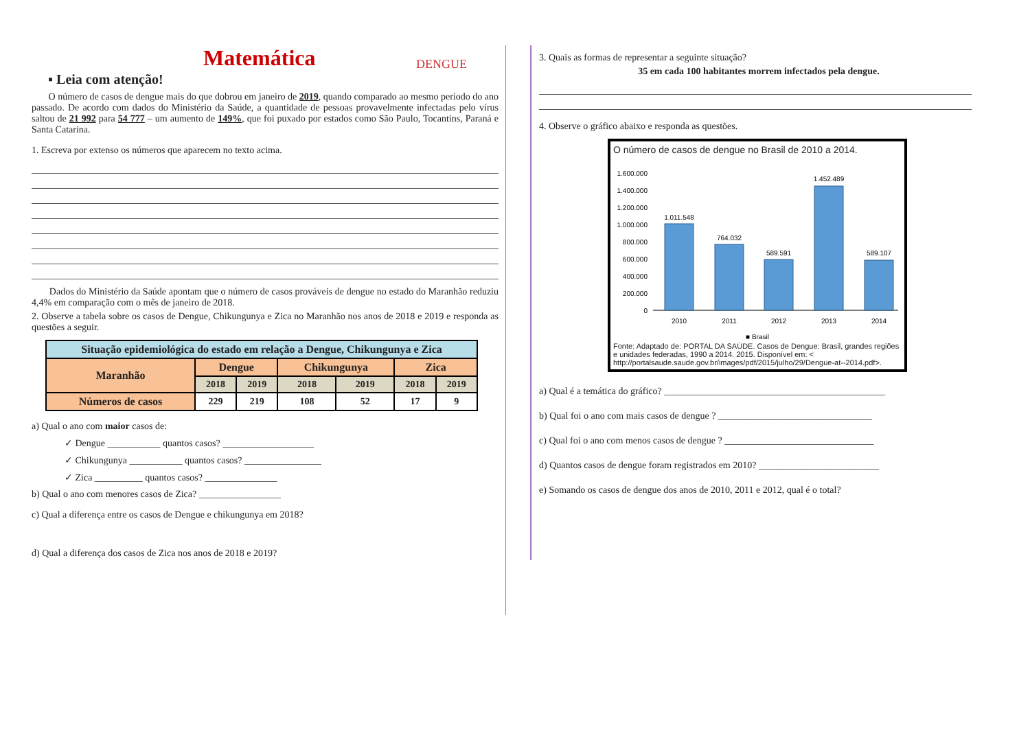Matemática
DENGUE
▪ Leia com atenção!
O número de casos de dengue mais do que dobrou em janeiro de 2019, quando comparado ao mesmo período do ano passado. De acordo com dados do Ministério da Saúde, a quantidade de pessoas provavelmente infectadas pelo vírus saltou de 21 992 para 54 777 – um aumento de 149%, que foi puxado por estados como São Paulo, Tocantins, Paraná e Santa Catarina.
1. Escreva por extenso os números que aparecem no texto acima.
Dados do Ministério da Saúde apontam que o número de casos prováveis de dengue no estado do Maranhão reduziu 4,4% em comparação com o mês de janeiro de 2018.
2. Observe a tabela sobre os casos de Dengue, Chikungunya e Zica no Maranhão nos anos de 2018 e 2019 e responda as questões a seguir.
| Situação epidemiológica do estado em relação a Dengue, Chikungunya e Zica | | | | | | |
| --- | --- | --- | --- | --- | --- | --- |
| Maranhão | Dengue | | Chikungunya | | Zica | |
| | 2018 | 2019 | 2018 | 2019 | 2018 | 2019 |
| Números de casos | 229 | 219 | 108 | 52 | 17 | 9 |
a) Qual o ano com maior casos de:
✓ Dengue ___________ quantos casos? ___________________
✓ Chikungunya ___________ quantos casos? ________________
✓ Zica __________ quantos casos? _______________
b) Qual o ano com menores casos de Zica? _________________
c) Qual a diferença entre os casos de Dengue e chikungunya em 2018?
d) Qual a diferença dos casos de Zica nos anos de 2018 e 2019?
3. Quais as formas de representar a seguinte situação?
35 em cada 100 habitantes morrem infectados pela dengue.
4. Observe o gráfico abaixo e responda as questões.
O número de casos de dengue no Brasil de 2010 a 2014.
1.600.000
1.400.000
1.200.000
1.000.000
800.000
600.000
400.000
200.000
0
1.011.548
764.032
589.591
1.452.489
589.107
2010
2011
2012
2013
2014
■ Brasil
Fonte: Adaptado de: PORTAL DA SAÚDE. Casos de Dengue: Brasil, grandes regiões e unidades federadas, 1990 a 2014. 2015. Disponível em: < http://portalsaude.saude.gov.br/images/pdf/2015/julho/29/Dengue-at--2014.pdf>.
a) Qual é a temática do gráfico? ______________________________________________
b) Qual foi o ano com mais casos de dengue ? ________________________________
c) Qual foi o ano com menos casos de dengue ? _______________________________
d) Quantos casos de dengue foram registrados em 2010? _________________________
e) Somando os casos de dengue dos anos de 2010, 2011 e 2012, qual é o total?